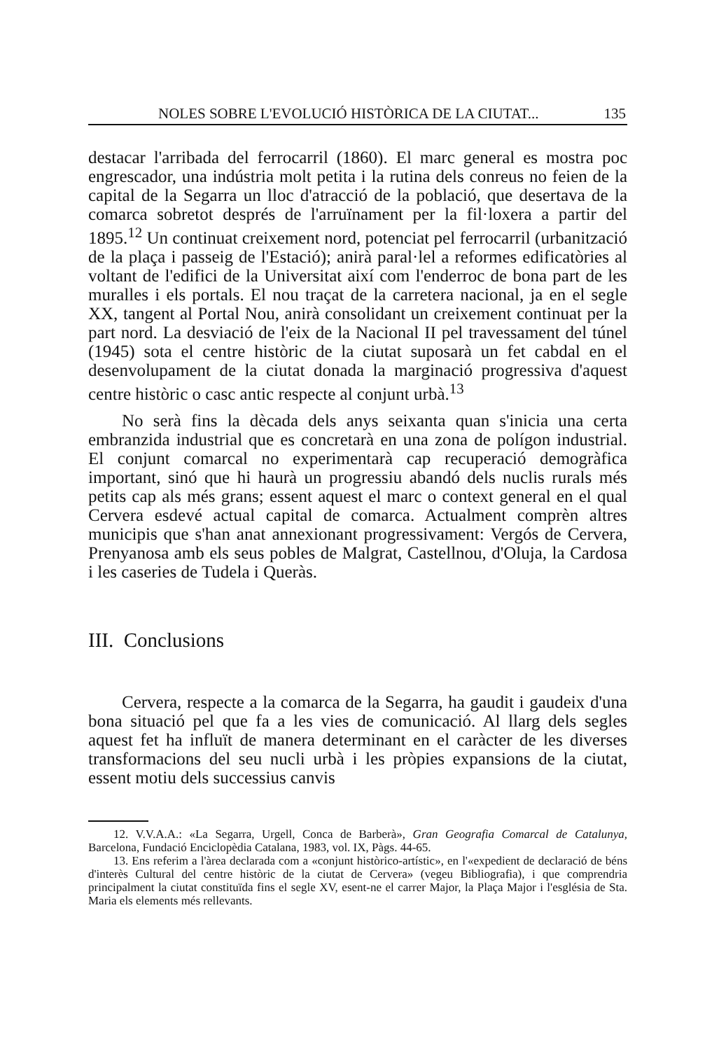NOLES SOBRE L'EVOLUCIÓ HISTÒRICA DE LA CIUTAT... 135
destacar l'arribada del ferrocarril (1860). El marc general es mostra poc engrescador, una indústria molt petita i la rutina dels conreus no feien de la capital de la Segarra un lloc d'atracció de la població, que desertava de la comarca sobretot després de l'arruïnament per la fil·loxera a partir del 1895.<sup>12</sup> Un continuat creixement nord, potenciat pel ferrocarril (urbanització de la plaça i passeig de l'Estació); anirà paral·lel a reformes edificatòries al voltant de l'edifici de la Universitat així com l'enderroc de bona part de les muralles i els portals. El nou traçat de la carretera nacional, ja en el segle XX, tangent al Portal Nou, anirà consolidant un creixement continuat per la part nord. La desviació de l'eix de la Nacional II pel travessament del túnel (1945) sota el centre històric de la ciutat suposarà un fet cabdal en el desenvolupament de la ciutat donada la marginació progressiva d'aquest centre històric o casc antic respecte al conjunt urbà.<sup>13</sup>
No serà fins la dècada dels anys seixanta quan s'inicia una certa embranzida industrial que es concretarà en una zona de polígon industrial. El conjunt comarcal no experimentarà cap recuperació demogràfica important, sinó que hi haurà un progressiu abandó dels nuclis rurals més petits cap als més grans; essent aquest el marc o context general en el qual Cervera esdevé actual capital de comarca. Actualment comprèn altres municipis que s'han anat annexionant progressivament: Vergós de Cervera, Prenyanosa amb els seus pobles de Malgrat, Castellnou, d'Oluja, la Cardosa i les caseries de Tudela i Queràs.
III. Conclusions
Cervera, respecte a la comarca de la Segarra, ha gaudit i gaudeix d'una bona situació pel que fa a les vies de comunicació. Al llarg dels segles aquest fet ha influït de manera determinant en el caràcter de les diverses transformacions del seu nucli urbà i les pròpies expansions de la ciutat, essent motiu dels successius canvis
12. V.V.A.A.: «La Segarra, Urgell, Conca de Barberà», Gran Geografia Comarcal de Catalunya, Barcelona, Fundació Enciclopèdia Catalana, 1983, vol. IX, Pàgs. 44-65.
13. Ens referim a l'àrea declarada com a «conjunt històrico-artístic», en l'«expedient de declaració de béns d'interès Cultural del centre històric de la ciutat de Cervera» (vegeu Bibliografia), i que comprendria principalment la ciutat constituïda fins el segle XV, esent-ne el carrer Major, la Plaça Major i l'església de Sta. Maria els elements més rellevants.